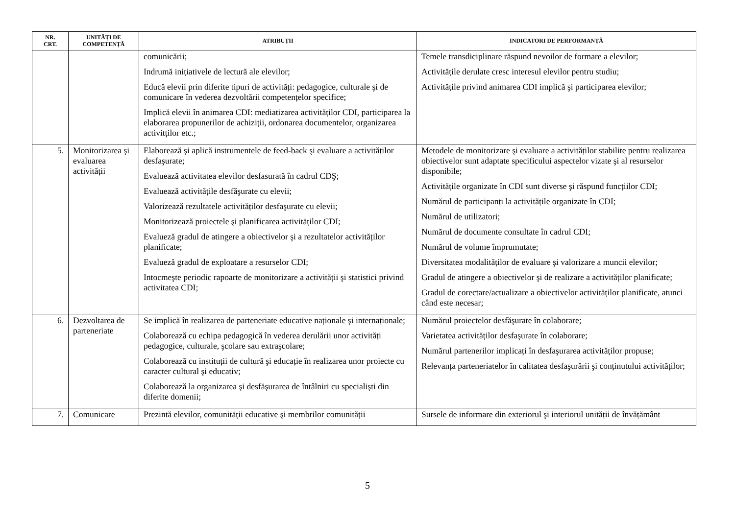| NR. CRT. | UNITĂȚI DE COMPETENȚĂ | ATRIBUȚII | INDICATORI DE PERFORMANȚĂ |
| --- | --- | --- | --- |
| | | comunicării; Indrumă inițiativele de lectură ale elevilor; Educă elevii prin diferite tipuri de activități: pedagogice, culturale şi de comunicare în vederea dezvoltării competențelor specifice; Implică elevii în animarea CDI: mediatizarea activităților CDI, participarea la elaborarea propunerilor de achiziții, ordonarea documentelor, organizarea activitților etc.; | Temele transdiciplinare răspund nevoilor de formare a elevilor; Activitățile derulate cresc interesul elevilor pentru studiu; Activitățile privind animarea CDI implică şi participarea elevilor; |
| 5. | Monitorizarea şi evaluarea activității | Elaborează şi aplică instrumentele de feed-back şi evaluare a activităților desfaşurate; Evaluează activitatea elevilor desfasurată în cadrul CDŞ; Evaluează activitățile desfăşurate cu elevii; Valorizează rezultatele activităților desfaşurate cu elevii; Monitorizează proiectele şi planificarea activităților CDI; Evalueză gradul de atingere a obiectivelor şi a rezultatelor activităților planificate; Evalueză gradul de exploatare a resurselor CDI; Intocmeşte periodic rapoarte de monitorizare a activității şi statistici privind activitatea CDI; | Metodele de monitorizare şi evaluare a activităților stabilite pentru realizarea obiectivelor sunt adaptate specificului aspectelor vizate şi al resurselor disponibile; Activitățile organizate în CDI sunt diverse şi răspund funcțiilor CDI; Numărul de participanți la activitățile organizate în CDI; Numărul de utilizatori; Numărul de documente consultate în cadrul CDI; Numărul de volume împrumutate; Diversitatea modalităților de evaluare şi valorizare a muncii elevilor; Gradul de atingere a obiectivelor şi de realizare a activităților planificate; Gradul de corectare/actualizare a obiectivelor activităților planificate, atunci când este necesar; |
| 6. | Dezvoltarea de parteneriate | Se implică în realizarea de parteneriate educative naționale şi internaționale; Colaborează cu echipa pedagogică în vederea derulării unor activități pedagogice, culturale, şcolare sau extraşcolare; Colaborează cu instituții de cultură şi educație în realizarea unor proiecte cu caracter cultural şi educativ; Colaborează la organizarea şi desfăşurarea de întâlniri cu specialişti din diferite domenii; | Numărul proiectelor desfăşurate în colaborare; Varietatea activităților desfaşurate în colaborare; Numărul partenerilor implicați în desfaşurarea activităților propuse; Relevanța parteneriatelor în calitatea desfaşurării şi conținutului activităților; |
| 7. | Comunicare | Prezintă elevilor, comunității educative şi membrilor comunității | Sursele de informare din exteriorul şi interiorul unității de învățământ |
5